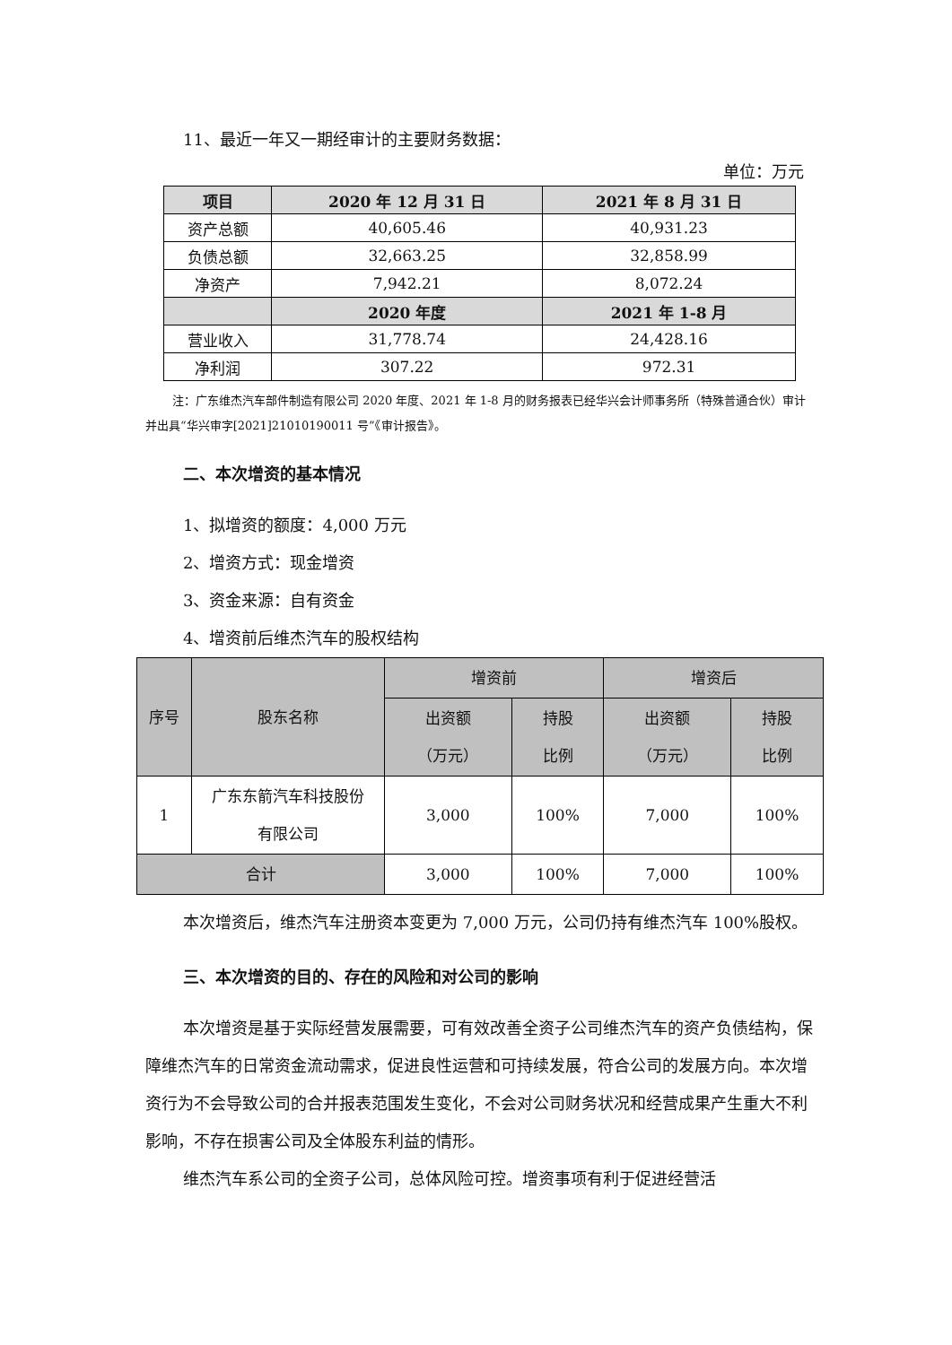11、最近一年又一期经审计的主要财务数据：
单位：万元
| 项目 | 2020 年 12 月 31 日 | 2021 年 8 月 31 日 |
| --- | --- | --- |
| 资产总额 | 40,605.46 | 40,931.23 |
| 负债总额 | 32,663.25 | 32,858.99 |
| 净资产 | 7,942.21 | 8,072.24 |
| | 2020 年度 | 2021 年 1-8 月 |
| 营业收入 | 31,778.74 | 24,428.16 |
| 净利润 | 307.22 | 972.31 |
注：广东维杰汽车部件制造有限公司 2020 年度、2021 年 1-8 月的财务报表已经华兴会计师事务所（特殊普通合伙）审计并出具“华兴审字[2021]21010190011 号”《审计报告》。
二、本次增资的基本情况
1、拟增资的额度：4,000 万元
2、增资方式：现金增资
3、资金来源：自有资金
4、增资前后维杰汽车的股权结构
| 序号 | 股东名称 | 增资前 | | 增资后 | |
| | | 出资额 （万元） | 持股 比例 | 出资额 （万元） | 持股 比例 |
| 1 | 广东东箭汽车科技股份 有限公司 | 3,000 | 100% | 7,000 | 100% |
| 合计 | | 3,000 | 100% | 7,000 | 100% |
本次增资后，维杰汽车注册资本变更为 7,000 万元，公司仍持有维杰汽车 100%股权。
三、本次增资的目的、存在的风险和对公司的影响
本次增资是基于实际经营发展需要，可有效改善全资子公司维杰汽车的资产负债结构，保障维杰汽车的日常资金流动需求，促进良性运营和可持续发展，符合公司的发展方向。本次增资行为不会导致公司的合并报表范围发生变化，不会对公司财务状况和经营成果产生重大不利影响，不存在损害公司及全体股东利益的情形。
维杰汽车系公司的全资子公司，总体风险可控。增资事项有利于促进经营活